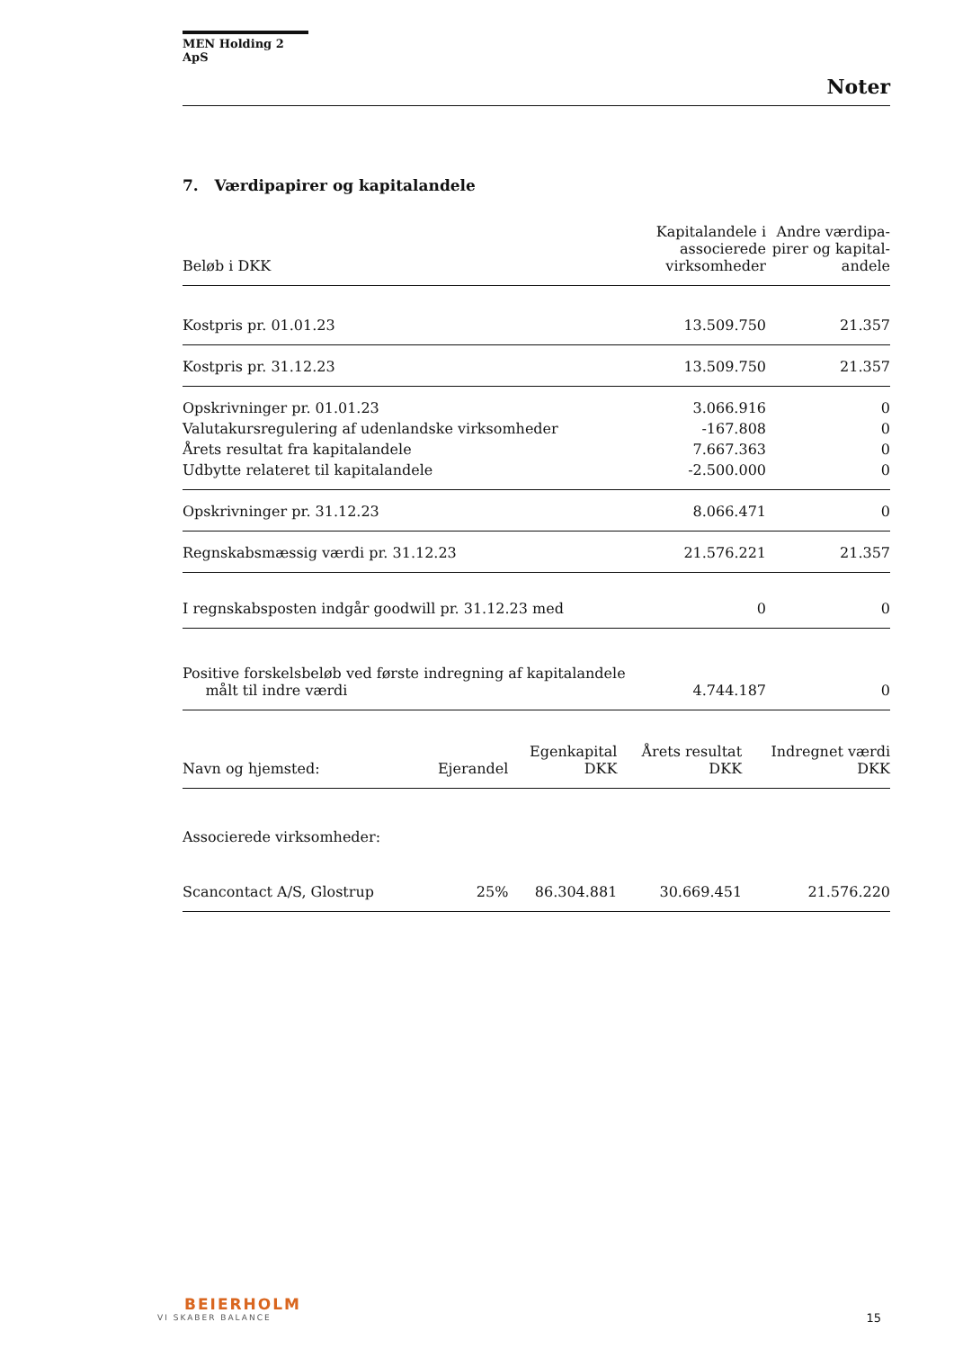MEN Holding 2 ApS
Noter
7. Værdipapirer og kapitalandele
| Beløb i DKK | Kapitalandele i associerede virksomheder | Andre værdipa-pirer og kapital-andele |
| --- | --- | --- |
| Kostpris pr. 01.01.23 | 13.509.750 | 21.357 |
| Kostpris pr. 31.12.23 | 13.509.750 | 21.357 |
| Opskrivninger pr. 01.01.23 | 3.066.916 | 0 |
| Valutakursregulering af udenlandske virksomheder | -167.808 | 0 |
| Årets resultat fra kapitalandele | 7.667.363 | 0 |
| Udbytte relateret til kapitalandele | -2.500.000 | 0 |
| Opskrivninger pr. 31.12.23 | 8.066.471 | 0 |
| Regnskabsmæssig værdi pr. 31.12.23 | 21.576.221 | 21.357 |
| I regnskabsposten indgår goodwill pr. 31.12.23 med | 0 | 0 |
| Positive forskelsbeløb ved første indregning af kapitalandele målt til indre værdi | 4.744.187 | 0 |
| Navn og hjemsted: | Ejerandel | Egenkapital DKK | Årets resultat DKK | Indregnet værdi DKK |
| --- | --- | --- | --- | --- |
| Associerede virksomheder: | | | | |
| Scancontact A/S, Glostrup | 25% | 86.304.881 | 30.669.451 | 21.576.220 |
BEIERHOLM
VI SKABER BALANCE
15